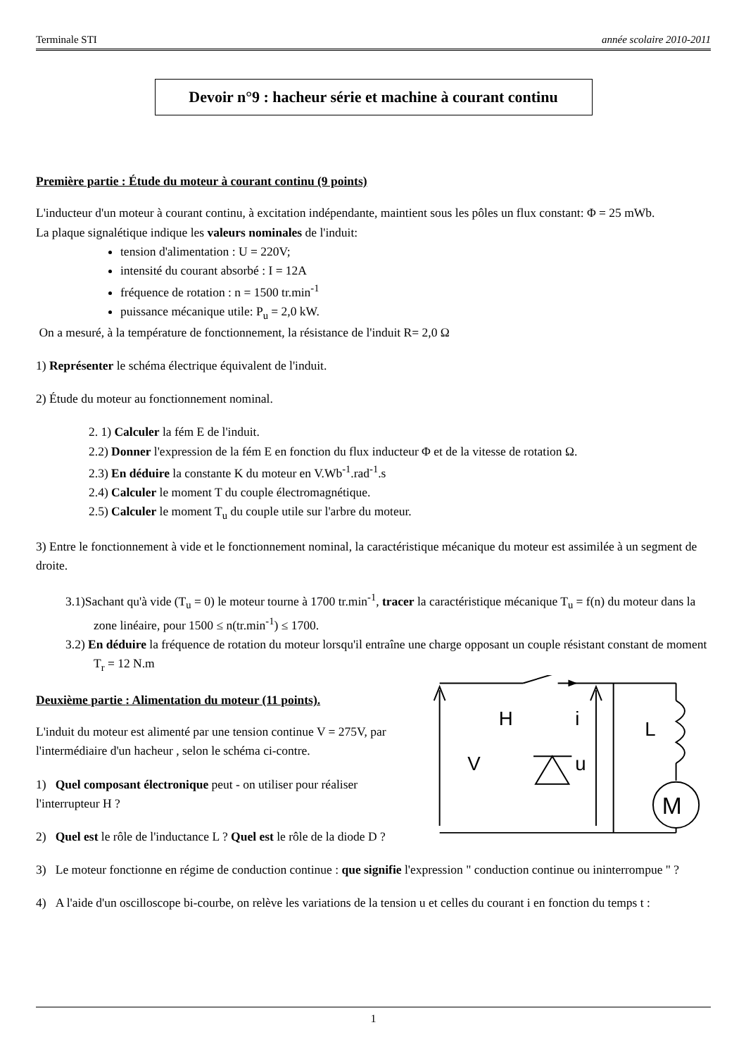Terminale STI année scolaire 2010-2011
Devoir n°9 : hacheur série et machine à courant continu
Première partie : Étude du moteur à courant continu (9 points)
L'inducteur d'un moteur à courant continu, à excitation indépendante, maintient sous les pôles un flux constant: Φ = 25 mWb.
La plaque signalétique indique les valeurs nominales de l'induit:
tension d'alimentation : U = 220V;
intensité du courant absorbé : I = 12A
fréquence de rotation : n = 1500 tr.min<sup>-1</sup>
puissance mécanique utile: P<sub>u</sub> = 2,0 kW.
On a mesuré, à la température de fonctionnement, la résistance de l'induit R= 2,0 Ω
1) Représenter le schéma électrique équivalent de l'induit.
2) Étude du moteur au fonctionnement nominal.
2. 1) Calculer la fém E de l'induit.
2.2) Donner l'expression de la fém E en fonction du flux inducteur Φ et de la vitesse de rotation Ω.
2.3) En déduire la constante K du moteur en V.Wb<sup>-1</sup>.rad<sup>-1</sup>.s
2.4) Calculer le moment T du couple électromagnétique.
2.5) Calculer le moment T<sub>u</sub> du couple utile sur l'arbre du moteur.
3) Entre le fonctionnement à vide et le fonctionnement nominal, la caractéristique mécanique du moteur est assimilée à un segment de droite.
3.1)Sachant qu'à vide (T<sub>u</sub> = 0) le moteur tourne à 1700 tr.min<sup>-1</sup>, tracer la caractéristique mécanique T<sub>u</sub> = f(n) du moteur dans la zone linéaire, pour 1500 ≤ n(tr.min<sup>-1</sup>) ≤ 1700.
3.2) En déduire la fréquence de rotation du moteur lorsqu'il entraîne une charge opposant un couple résistant constant de moment T<sub>r</sub> = 12 N.m
Deuxième partie : Alimentation du moteur (11 points).
L'induit du moteur est alimenté par une tension continue V = 275V, par l'intermédiaire d'un hacheur , selon le schéma ci-contre.
1) Quel composant électronique peut - on utiliser pour réaliser l'interrupteur H ?
2) Quel est le rôle de l'inductance L ? Quel est le rôle de la diode D ?
H
V
i
u
L
M
3) Le moteur fonctionne en régime de conduction continue : que signifie l'expression " conduction continue ou ininterrompue " ?
4) A l'aide d'un oscilloscope bi-courbe, on relève les variations de la tension u et celles du courant i en fonction du temps t :
1